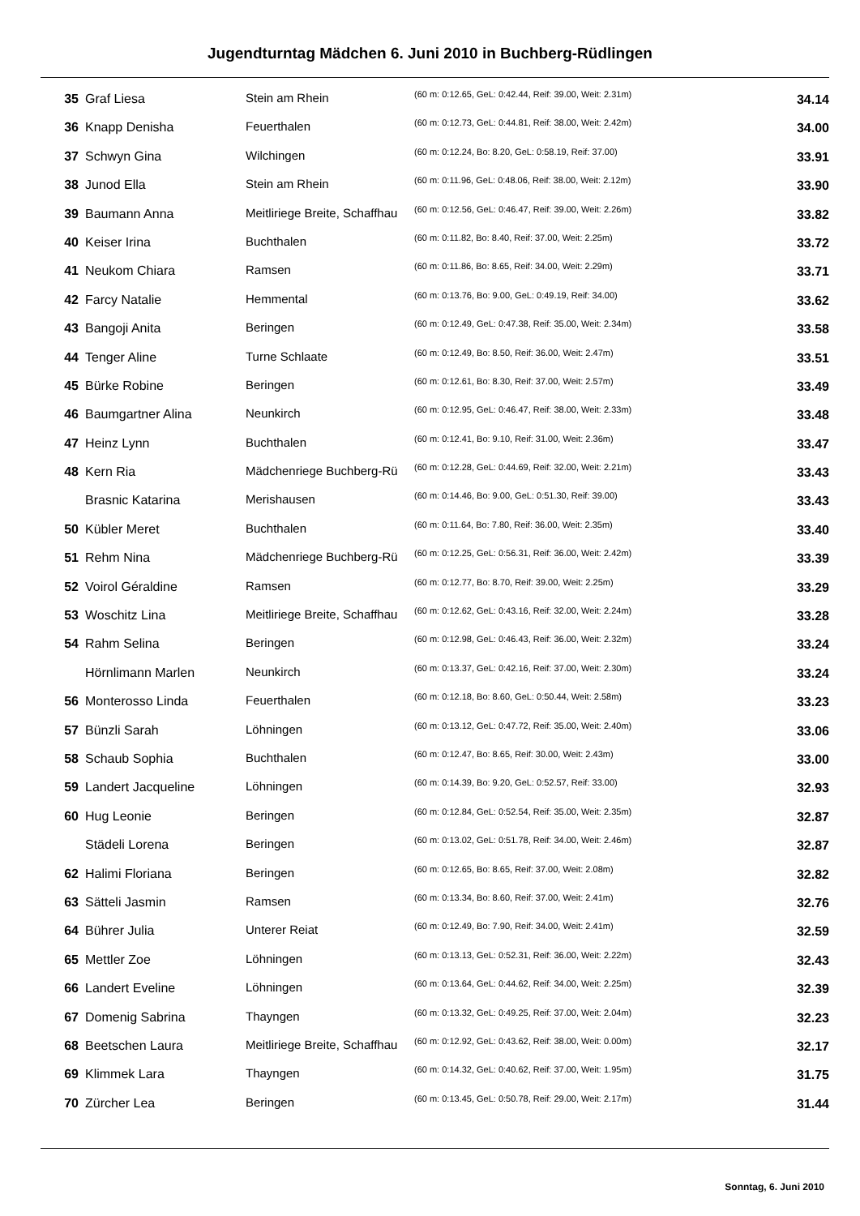Jugendturntag Mädchen 6. Juni 2010 in Buchberg-Rüdlingen
| 35 | Graf Liesa | Stein am Rhein | (60 m: 0:12.65, GeL: 0:42.44, Reif: 39.00, Weit: 2.31m) | 34.14 |
| 36 | Knapp Denisha | Feuerthalen | (60 m: 0:12.73, GeL: 0:44.81, Reif: 38.00, Weit: 2.42m) | 34.00 |
| 37 | Schwyn Gina | Wilchingen | (60 m: 0:12.24, Bo: 8.20, GeL: 0:58.19, Reif: 37.00) | 33.91 |
| 38 | Junod Ella | Stein am Rhein | (60 m: 0:11.96, GeL: 0:48.06, Reif: 38.00, Weit: 2.12m) | 33.90 |
| 39 | Baumann Anna | Meitliriege Breite, Schaffhau | (60 m: 0:12.56, GeL: 0:46.47, Reif: 39.00, Weit: 2.26m) | 33.82 |
| 40 | Keiser Irina | Buchthalen | (60 m: 0:11.82, Bo: 8.40, Reif: 37.00, Weit: 2.25m) | 33.72 |
| 41 | Neukom Chiara | Ramsen | (60 m: 0:11.86, Bo: 8.65, Reif: 34.00, Weit: 2.29m) | 33.71 |
| 42 | Farcy Natalie | Hemmental | (60 m: 0:13.76, Bo: 9.00, GeL: 0:49.19, Reif: 34.00) | 33.62 |
| 43 | Bangoji Anita | Beringen | (60 m: 0:12.49, GeL: 0:47.38, Reif: 35.00, Weit: 2.34m) | 33.58 |
| 44 | Tenger Aline | Turne Schlaate | (60 m: 0:12.49, Bo: 8.50, Reif: 36.00, Weit: 2.47m) | 33.51 |
| 45 | Bürke Robine | Beringen | (60 m: 0:12.61, Bo: 8.30, Reif: 37.00, Weit: 2.57m) | 33.49 |
| 46 | Baumgartner Alina | Neunkirch | (60 m: 0:12.95, GeL: 0:46.47, Reif: 38.00, Weit: 2.33m) | 33.48 |
| 47 | Heinz Lynn | Buchthalen | (60 m: 0:12.41, Bo: 9.10, Reif: 31.00, Weit: 2.36m) | 33.47 |
| 48 | Kern Ria | Mädchenriege Buchberg-Rü | (60 m: 0:12.28, GeL: 0:44.69, Reif: 32.00, Weit: 2.21m) | 33.43 |
| | Brasnic Katarina | Merishausen | (60 m: 0:14.46, Bo: 9.00, GeL: 0:51.30, Reif: 39.00) | 33.43 |
| 50 | Kübler Meret | Buchthalen | (60 m: 0:11.64, Bo: 7.80, Reif: 36.00, Weit: 2.35m) | 33.40 |
| 51 | Rehm Nina | Mädchenriege Buchberg-Rü | (60 m: 0:12.25, GeL: 0:56.31, Reif: 36.00, Weit: 2.42m) | 33.39 |
| 52 | Voirol Géraldine | Ramsen | (60 m: 0:12.77, Bo: 8.70, Reif: 39.00, Weit: 2.25m) | 33.29 |
| 53 | Woschitz Lina | Meitliriege Breite, Schaffhau | (60 m: 0:12.62, GeL: 0:43.16, Reif: 32.00, Weit: 2.24m) | 33.28 |
| 54 | Rahm Selina | Beringen | (60 m: 0:12.98, GeL: 0:46.43, Reif: 36.00, Weit: 2.32m) | 33.24 |
| | Hörnlimann Marlen | Neunkirch | (60 m: 0:13.37, GeL: 0:42.16, Reif: 37.00, Weit: 2.30m) | 33.24 |
| 56 | Monterosso Linda | Feuerthalen | (60 m: 0:12.18, Bo: 8.60, GeL: 0:50.44, Weit: 2.58m) | 33.23 |
| 57 | Bünzli Sarah | Löhningen | (60 m: 0:13.12, GeL: 0:47.72, Reif: 35.00, Weit: 2.40m) | 33.06 |
| 58 | Schaub Sophia | Buchthalen | (60 m: 0:12.47, Bo: 8.65, Reif: 30.00, Weit: 2.43m) | 33.00 |
| 59 | Landert Jacqueline | Löhningen | (60 m: 0:14.39, Bo: 9.20, GeL: 0:52.57, Reif: 33.00) | 32.93 |
| 60 | Hug Leonie | Beringen | (60 m: 0:12.84, GeL: 0:52.54, Reif: 35.00, Weit: 2.35m) | 32.87 |
| | Städeli Lorena | Beringen | (60 m: 0:13.02, GeL: 0:51.78, Reif: 34.00, Weit: 2.46m) | 32.87 |
| 62 | Halimi Floriana | Beringen | (60 m: 0:12.65, Bo: 8.65, Reif: 37.00, Weit: 2.08m) | 32.82 |
| 63 | Sätteli Jasmin | Ramsen | (60 m: 0:13.34, Bo: 8.60, Reif: 37.00, Weit: 2.41m) | 32.76 |
| 64 | Bührer Julia | Unterer Reiat | (60 m: 0:12.49, Bo: 7.90, Reif: 34.00, Weit: 2.41m) | 32.59 |
| 65 | Mettler Zoe | Löhningen | (60 m: 0:13.13, GeL: 0:52.31, Reif: 36.00, Weit: 2.22m) | 32.43 |
| 66 | Landert Eveline | Löhningen | (60 m: 0:13.64, GeL: 0:44.62, Reif: 34.00, Weit: 2.25m) | 32.39 |
| 67 | Domenig Sabrina | Thayngen | (60 m: 0:13.32, GeL: 0:49.25, Reif: 37.00, Weit: 2.04m) | 32.23 |
| 68 | Beetschen Laura | Meitliriege Breite, Schaffhau | (60 m: 0:12.92, GeL: 0:43.62, Reif: 38.00, Weit: 0.00m) | 32.17 |
| 69 | Klimmek Lara | Thayngen | (60 m: 0:14.32, GeL: 0:40.62, Reif: 37.00, Weit: 1.95m) | 31.75 |
| 70 | Zürcher Lea | Beringen | (60 m: 0:13.45, GeL: 0:50.78, Reif: 29.00, Weit: 2.17m) | 31.44 |
Sonntag, 6. Juni 2010